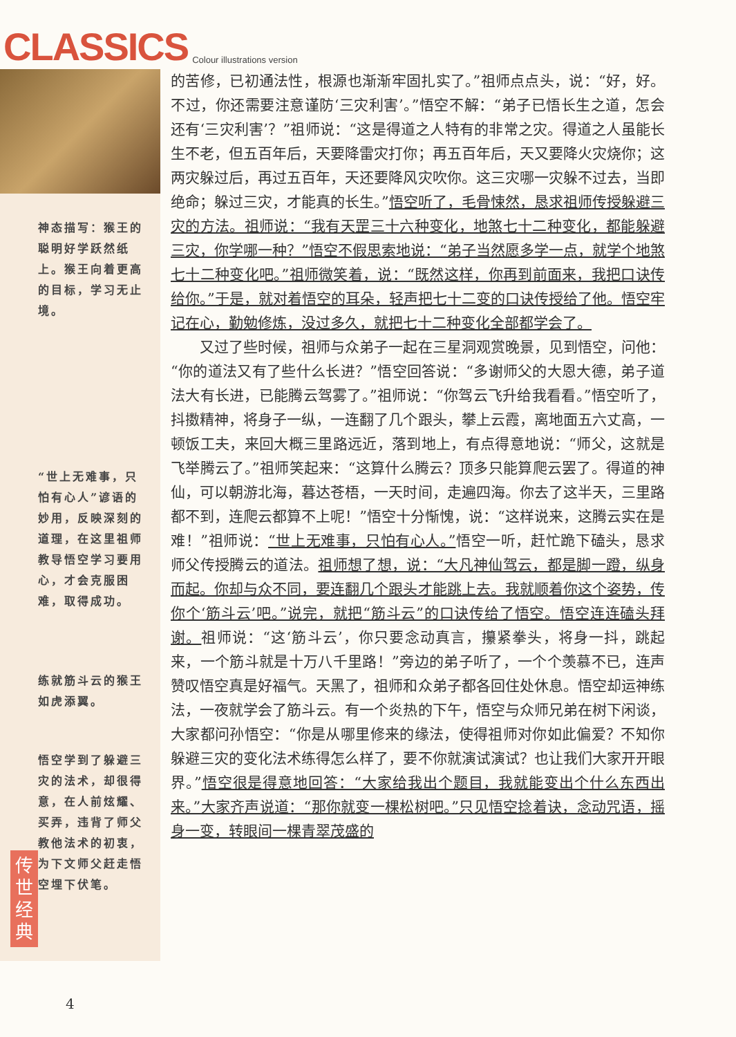CLASSICS Colour illustrations version
神态描写：猴王的聪明好学跃然纸上。猴王向着更高的目标，学习无止境。
“世上无难事，只怕有心人”谚语的妙用，反映深刻的道理，在这里祖师教导悟空学习要用心，才会克服困难，取得成功。
练就筋斗云的猴王如虎添翼。
悟空学到了躲避三灾的法术，却很得意，在人前炫耀、买弄，违背了师父教他法术的初衷，为下文师父赶走悟空埋下伏笔。
的苦修，已初通法性，根源也渐渐牢固扎实了。”祖师点点头，说：“好，好。不过，你还需要注意谨防‘三灾利害’。”悟空不解：“弟子已悟长生之道，怎会还有‘三灾利害’？”祖师说：“这是得道之人特有的非常之灾。得道之人虽能长生不老，但五百年后，天要降雷灾打你；再五百年后，天又要降火灾烧你；这两灾躲过后，再过五百年，天还要降风灾吹你。这三灾哪一灾躲不过去，当即绝命；躲过三灾，才能真的长生。”悟空听了，毛骨悚然，恳求祖师传授躲避三灾的方法。祖师说：“我有天罡三十六种变化，地煞七十二种变化，都能躲避三灾，你学哪一种？”悟空不假思索地说：“弟子当然愿多学一点，就学个地煞七十二种变化吧。”祖师微笑着，说：“既然这样，你再到前面来，我把口诀传给你。”于是，就对着悟空的耳朵，轻声把七十二变的口诀传授给了他。悟空牢记在心，勤勉修炼，没过多久，就把七十二种变化全部都学会了。
　　又过了些时候，祖师与众弟子一起在三星洞观赏晚景，见到悟空，问他：“你的道法又有了些什么长进？”悟空回答说：“多谢师父的大恩大德，弟子道法大有长进，已能腾云驾雾了。”祖师说：“你驾云飞升给我看看。”悟空听了，抖擞精神，将身子一纵，一连翻了几个跟头，攀上云霞，离地面五六丈高，一顿饭工夫，来回大概三里路远近，落到地上，有点得意地说：“师父，这就是飞举腾云了。”祖师笑起来：“这算什么腾云？顶多只能算爬云罢了。得道的神仙，可以朝游北海，暮达苍梧，一天时间，走遍四海。你去了这半天，三里路都不到，连爬云都算不上呢！”悟空十分惭愧，说：“这样说来，这腾云实在是难！”祖师说：“世上无难事，只怕有心人。”悟空一听，赶忙跪下磕头，恳求师父传授腾云的道法。祖师想了想，说：“大凡神仙驾云，都是脚一蹬，纵身而起。你却与众不同，要连翻几个跟头才能跳上去。我就顺着你这个姿势，传你个‘筋斗云’吧。”说完，就把“筋斗云”的口诀传给了悟空。悟空连连磕头拜谢。祖师说：“这‘筋斗云’，你只要念动真言，攥紧拳头，将身一抖，跳起来，一个筋斗就是十万八千里路！”旁边的弟子听了，一个个羡慕不已，连声赞叹悟空真是好福气。天黑了，祖师和众弟子都各回住处休息。悟空却运神练法，一夜就学会了筋斗云。有一个炎热的下午，悟空与众师兄弟在树下闲谈，大家都问孙悟空：“你是从哪里修来的缘法，使得祖师对你如此偏爱？不知你躲避三灾的变化法术练得怎么样了，要不你就演试演试？也让我们大家开开眼界。”悟空很是得意地回答：“大家给我出个题目，我就能变出个什么东西出来。”大家齐声说道：“那你就变一棵松树吧。”只见悟空捻着诀，念动咒语，摇身一变，转眼间一棵青翠茂盛的
传世经典
4